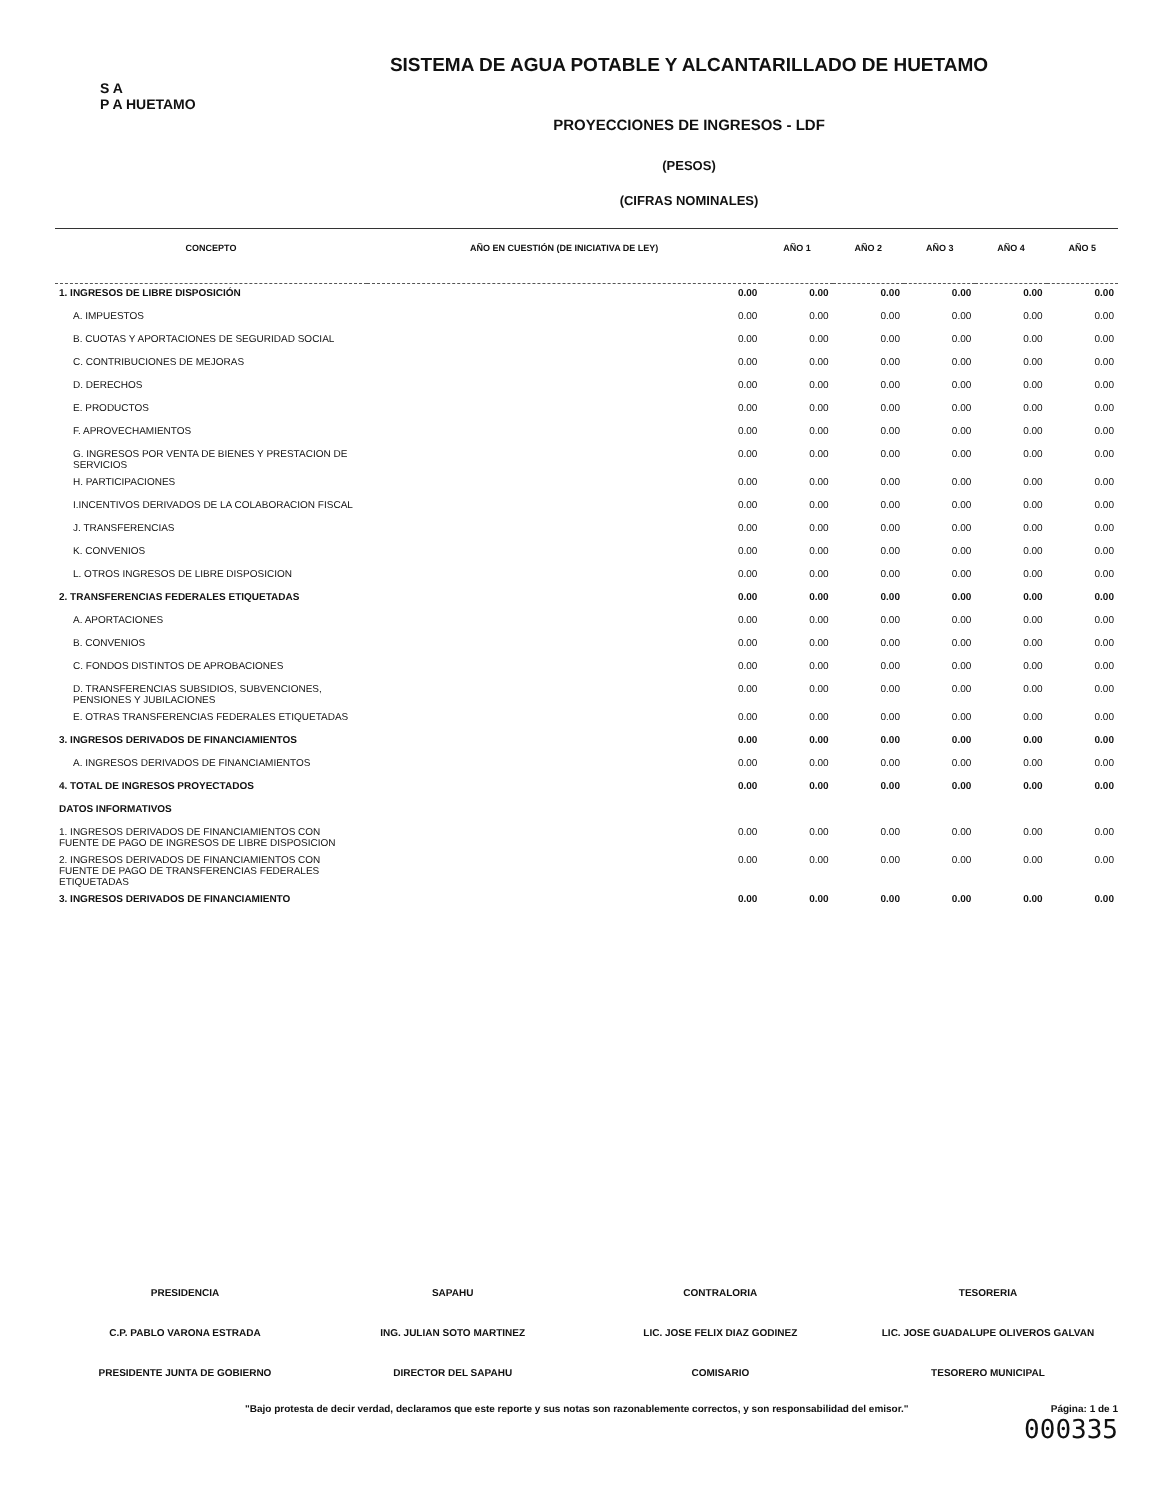S A
P A HUETAMO
SISTEMA DE AGUA POTABLE Y ALCANTARILLADO DE HUETAMO
PROYECCIONES DE INGRESOS - LDF
(PESOS)
(CIFRAS NOMINALES)
| CONCEPTO | AÑO EN CUESTIÓN (DE INICIATIVA DE LEY) | AÑO 1 | AÑO 2 | AÑO 3 | AÑO 4 | AÑO 5 |
| --- | --- | --- | --- | --- | --- | --- |
| 1. INGRESOS DE LIBRE DISPOSICIÓN | 0.00 | 0.00 | 0.00 | 0.00 | 0.00 | 0.00 |
| A. IMPUESTOS | 0.00 | 0.00 | 0.00 | 0.00 | 0.00 | 0.00 |
| B. CUOTAS Y APORTACIONES DE SEGURIDAD SOCIAL | 0.00 | 0.00 | 0.00 | 0.00 | 0.00 | 0.00 |
| C. CONTRIBUCIONES DE MEJORAS | 0.00 | 0.00 | 0.00 | 0.00 | 0.00 | 0.00 |
| D. DERECHOS | 0.00 | 0.00 | 0.00 | 0.00 | 0.00 | 0.00 |
| E. PRODUCTOS | 0.00 | 0.00 | 0.00 | 0.00 | 0.00 | 0.00 |
| F. APROVECHAMIENTOS | 0.00 | 0.00 | 0.00 | 0.00 | 0.00 | 0.00 |
| G. INGRESOS POR VENTA DE BIENES Y PRESTACION DE SERVICIOS | 0.00 | 0.00 | 0.00 | 0.00 | 0.00 | 0.00 |
| H. PARTICIPACIONES | 0.00 | 0.00 | 0.00 | 0.00 | 0.00 | 0.00 |
| I.INCENTIVOS DERIVADOS DE LA COLABORACION FISCAL | 0.00 | 0.00 | 0.00 | 0.00 | 0.00 | 0.00 |
| J. TRANSFERENCIAS | 0.00 | 0.00 | 0.00 | 0.00 | 0.00 | 0.00 |
| K. CONVENIOS | 0.00 | 0.00 | 0.00 | 0.00 | 0.00 | 0.00 |
| L. OTROS INGRESOS DE LIBRE DISPOSICION | 0.00 | 0.00 | 0.00 | 0.00 | 0.00 | 0.00 |
| 2. TRANSFERENCIAS FEDERALES ETIQUETADAS | 0.00 | 0.00 | 0.00 | 0.00 | 0.00 | 0.00 |
| A. APORTACIONES | 0.00 | 0.00 | 0.00 | 0.00 | 0.00 | 0.00 |
| B. CONVENIOS | 0.00 | 0.00 | 0.00 | 0.00 | 0.00 | 0.00 |
| C. FONDOS DISTINTOS DE APROBACIONES | 0.00 | 0.00 | 0.00 | 0.00 | 0.00 | 0.00 |
| D. TRANSFERENCIAS SUBSIDIOS, SUBVENCIONES, PENSIONES Y JUBILACIONES | 0.00 | 0.00 | 0.00 | 0.00 | 0.00 | 0.00 |
| E. OTRAS TRANSFERENCIAS FEDERALES ETIQUETADAS | 0.00 | 0.00 | 0.00 | 0.00 | 0.00 | 0.00 |
| 3. INGRESOS DERIVADOS DE FINANCIAMIENTOS | 0.00 | 0.00 | 0.00 | 0.00 | 0.00 | 0.00 |
| A. INGRESOS DERIVADOS DE FINANCIAMIENTOS | 0.00 | 0.00 | 0.00 | 0.00 | 0.00 | 0.00 |
| 4. TOTAL DE INGRESOS PROYECTADOS | 0.00 | 0.00 | 0.00 | 0.00 | 0.00 | 0.00 |
| DATOS INFORMATIVOS | | | | | | |
| 1. INGRESOS DERIVADOS DE FINANCIAMIENTOS CON FUENTE DE PAGO DE INGRESOS DE LIBRE DISPOSICION | 0.00 | 0.00 | 0.00 | 0.00 | 0.00 | 0.00 |
| 2. INGRESOS DERIVADOS DE FINANCIAMIENTOS CON FUENTE DE PAGO DE TRANSFERENCIAS FEDERALES ETIQUETADAS | 0.00 | 0.00 | 0.00 | 0.00 | 0.00 | 0.00 |
| 3. INGRESOS DERIVADOS DE FINANCIAMIENTO | 0.00 | 0.00 | 0.00 | 0.00 | 0.00 | 0.00 |
PRESIDENCIA
C.P. PABLO VARONA ESTRADA
PRESIDENTE JUNTA DE GOBIERNO
SAPAHU
ING. JULIAN SOTO MARTINEZ
DIRECTOR DEL SAPAHU
CONTRALORIA
LIC. JOSE FELIX DIAZ GODINEZ
COMISARIO
TESORERIA
LIC. JOSE GUADALUPE OLIVEROS GALVAN
TESORERO MUNICIPAL
"Bajo protesta de decir verdad, declaramos que este reporte y sus notas son razonablemente correctos, y son responsabilidad del emisor." Página: 1 de 1
000335